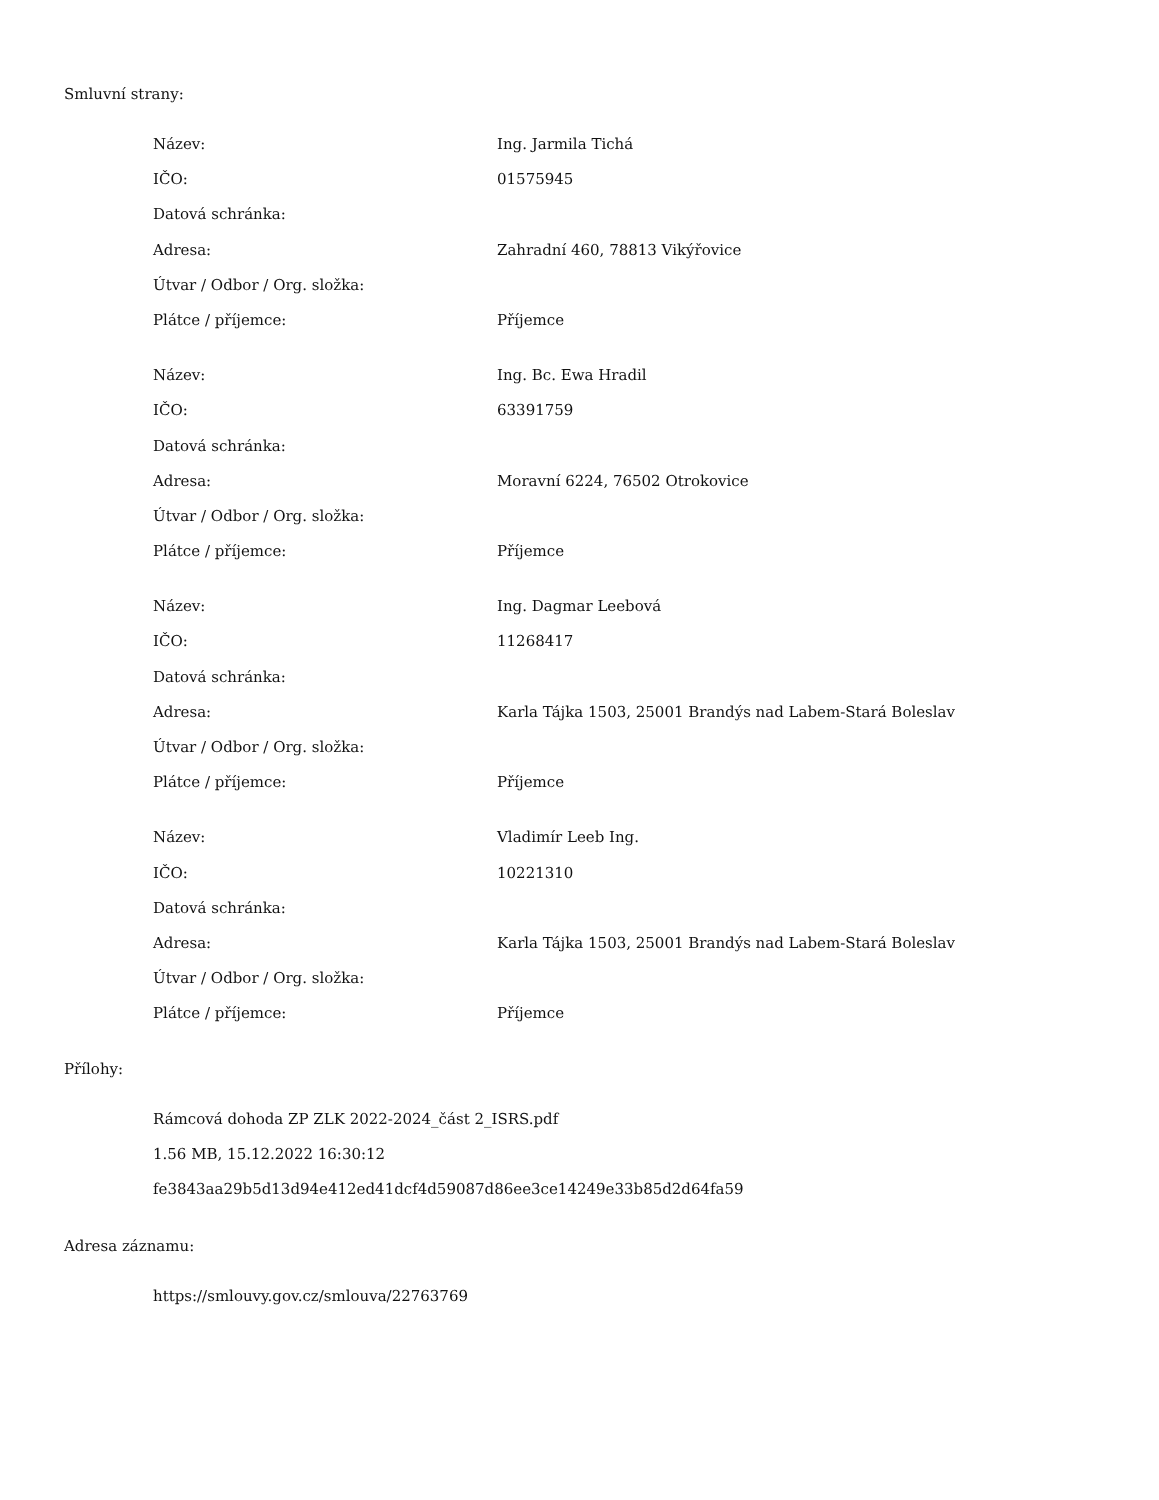Smluvní strany:
| Název: | Ing. Jarmila Tichá |
| IČO: | 01575945 |
| Datová schránka: | |
| Adresa: | Zahradní 460, 78813 Vikýřovice |
| Útvar / Odbor / Org. složka: | |
| Plátce / příjemce: | Příjemce |
| Název: | Ing. Bc. Ewa Hradil |
| IČO: | 63391759 |
| Datová schránka: | |
| Adresa: | Moravní 6224, 76502 Otrokovice |
| Útvar / Odbor / Org. složka: | |
| Plátce / příjemce: | Příjemce |
| Název: | Ing. Dagmar Leebová |
| IČO: | 11268417 |
| Datová schránka: | |
| Adresa: | Karla Tájka 1503, 25001 Brandýs nad Labem-Stará Boleslav |
| Útvar / Odbor / Org. složka: | |
| Plátce / příjemce: | Příjemce |
| Název: | Vladimír Leeb Ing. |
| IČO: | 10221310 |
| Datová schránka: | |
| Adresa: | Karla Tájka 1503, 25001 Brandýs nad Labem-Stará Boleslav |
| Útvar / Odbor / Org. složka: | |
| Plátce / příjemce: | Příjemce |
Přílohy:
Rámcová dohoda ZP ZLK 2022-2024_část 2_ISRS.pdf
1.56 MB, 15.12.2022 16:30:12
fe3843aa29b5d13d94e412ed41dcf4d59087d86ee3ce14249e33b85d2d64fa59
Adresa záznamu:
https://smlouvy.gov.cz/smlouva/22763769